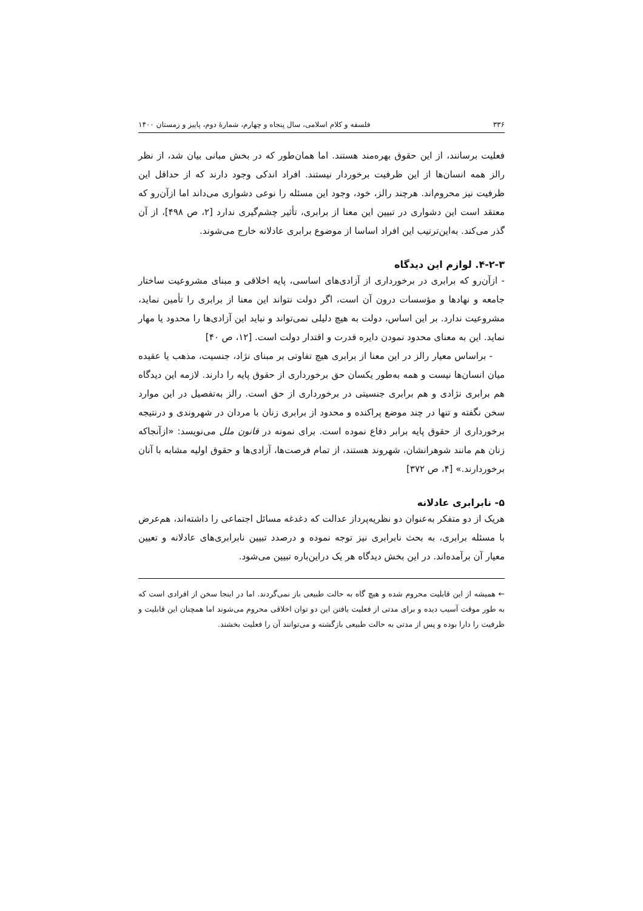۳۳۶ فلسفه و کلام اسلامی، سال پنجاه و چهارم، شمارهٔ دوم، پاییز و زمستان ۱۴۰۰
فعلیت برسانند، از این حقوق بهره‌مند هستند. اما همان‌طور که در بخش مبانی بیان شد، از نظر رالز همه انسان‌ها از این ظرفیت برخوردار نیستند. افراد اندکی وجود دارند که از حداقل این ظرفیت نیز محروم‌اند. هرچند رالز، خود، وجود این مسئله را نوعی دشواری می‌داند اما ازآن‌رو که معتقد است این دشواری در تبیین این معنا از برابری، تأثیر چشم‌گیری ندارد [۲، ص ۴۹۸]، از آن گذر می‌کند. به‌این‌ترتیب این افراد اساسا از موضوع برابری عادلانه خارج می‌شوند.
۴-۲-۳. لوازم این دیدگاه
- ازآن‌رو که برابری در برخورداری از آزادی‌های اساسی، پایه اخلاقی و مبنای مشروعیت ساختار جامعه و نهادها و مؤسسات درون آن است، اگر دولت نتواند این معنا از برابری را تأمین نماید، مشروعیت ندارد. بر این اساس، دولت به هیچ دلیلی نمی‌تواند و نباید این آزادی‌ها را محدود یا مهار نماید. این به معنای محدود نمودن دایره قدرت و اقتدار دولت است. [۱۲، ص ۴۰]
- براساس معیار رالز در این معنا از برابری هیچ تفاوتی بر مبنای نژاد، جنسیت، مذهب یا عقیده میان انسان‌ها نیست و همه به‌طور یکسان حق برخورداری از حقوق پایه را دارند. لازمه این دیدگاه هم برابری نژادی و هم برابری جنسیتی در برخورداری از حق است. رالز به‌تفصیل در این موارد سخن نگفته و تنها در چند موضع پراکنده و محدود از برابری زنان با مردان در شهروندی و درنتیجه برخورداری از حقوق پایه برابر دفاع نموده است. برای نمونه در قانون ملل می‌نویسد: «ازآنجاکه زنان هم مانند شوهرانشان، شهروند هستند، از تمام فرصت‌ها، آزادی‌ها و حقوق اولیه مشابه با آنان برخوردارند.» [۴، ص ۳۷۲]
۵- نابرابری عادلانه
هریک از دو متفکر به‌عنوان دو نظریه‌پرداز عدالت که دغدغه مسائل اجتماعی را داشته‌اند، هم‌عرض با مسئله برابری، به بحث نابرابری نیز توجه نموده و درصدد تبیین نابرابری‌های عادلانه و تعیین معیار آن برآمده‌اند. در این بخش دیدگاه هر یک دراین‌باره تبیین می‌شود.
← همیشه از این قابلیت محروم شده و هیچ گاه به حالت طبیعی باز نمی‌گردند. اما در اینجا سخن از افرادی است که به طور موقت آسیب دیده و برای مدتی از فعلیت یافتن این دو توان اخلاقی محروم می‌شوند اما همچنان این قابلیت و ظرفیت را دارا بوده و پس از مدتی به حالت طبیعی بازگشته و می‌توانند آن را فعلیت بخشند.